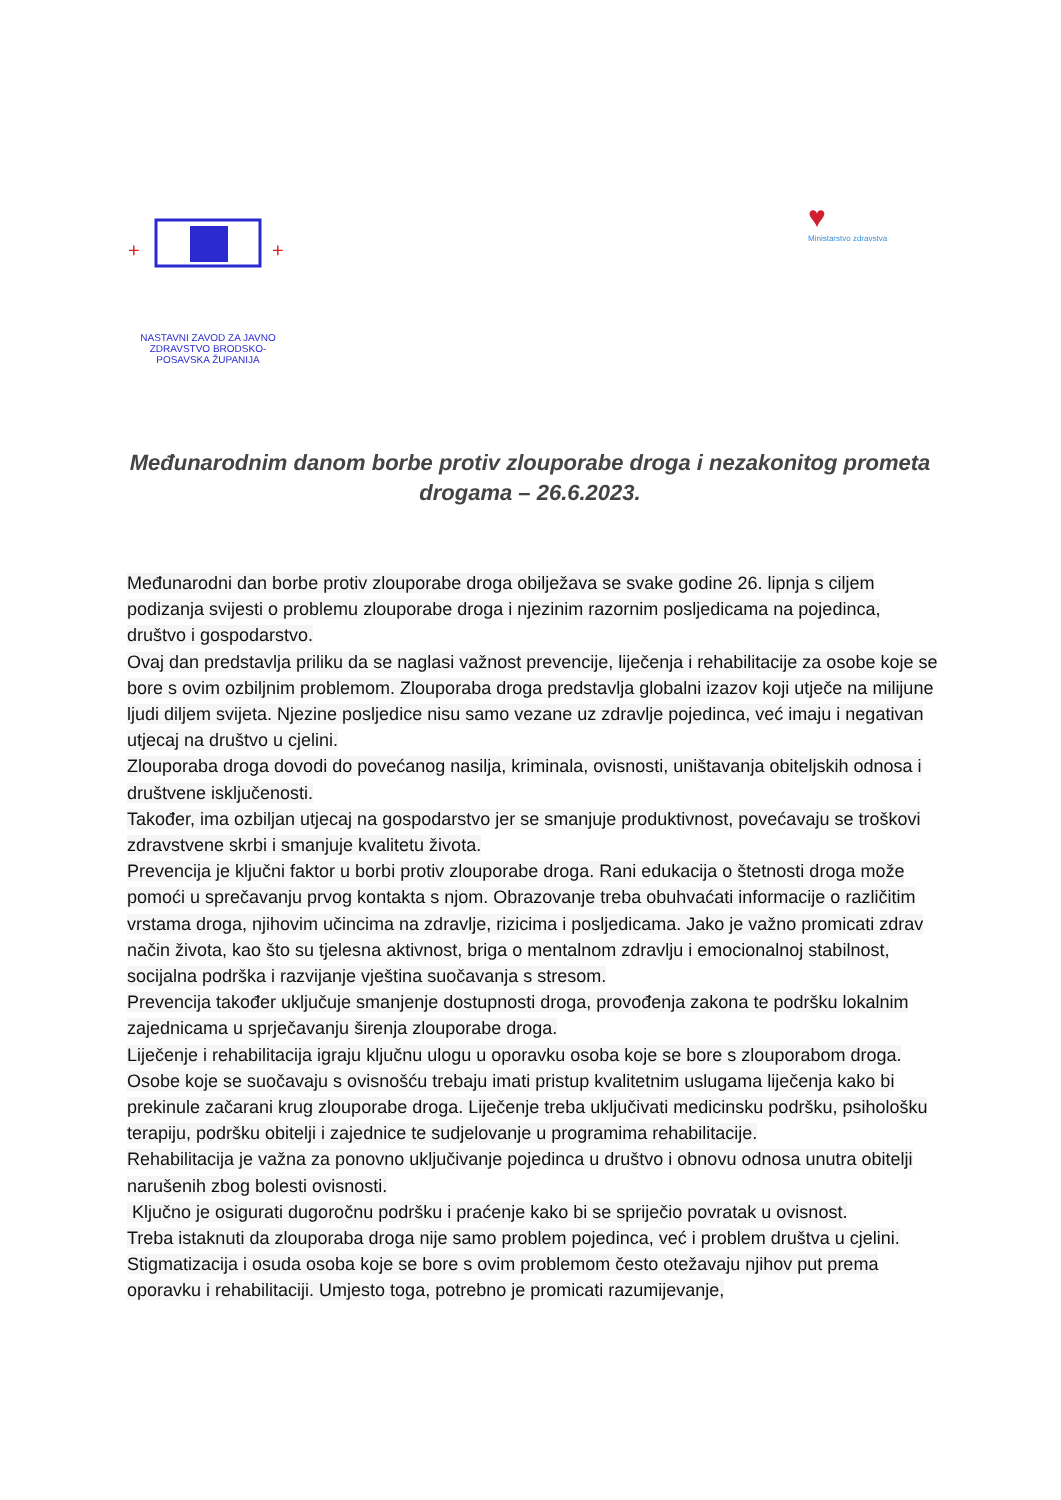+
+
NASTAVNI ZAVOD ZA JAVNO ZDRAVSTVO BRODSKO-POSAVSKA ŽUPANIJA
♥
Ministarstvo zdravstva
Međunarodnim danom borbe protiv zlouporabe droga i nezakonitog prometa drogama – 26.6.2023.
Međunarodni dan borbe protiv zlouporabe droga obilježava se svake godine 26. lipnja s ciljem podizanja svijesti o problemu zlouporabe droga i njezinim razornim posljedicama na pojedinca, društvo i gospodarstvo.
Ovaj dan predstavlja priliku da se naglasi važnost prevencije, liječenja i rehabilitacije za osobe koje se bore s ovim ozbiljnim problemom. Zlouporaba droga predstavlja globalni izazov koji utječe na milijune ljudi diljem svijeta. Njezine posljedice nisu samo vezane uz zdravlje pojedinca, već imaju i negativan utjecaj na društvo u cjelini.
Zlouporaba droga dovodi do povećanog nasilja, kriminala, ovisnosti, uništavanja obiteljskih odnosa i društvene isključenosti.
Također, ima ozbiljan utjecaj na gospodarstvo jer se smanjuje produktivnost, povećavaju se troškovi zdravstvene skrbi i smanjuje kvalitetu života.
Prevencija je ključni faktor u borbi protiv zlouporabe droga. Rani edukacija o štetnosti droga može pomoći u sprečavanju prvog kontakta s njom. Obrazovanje treba obuhvaćati informacije o različitim vrstama droga, njihovim učincima na zdravlje, rizicima i posljedicama. Jako je važno promicati zdrav način života, kao što su tjelesna aktivnost, briga o mentalnom zdravlju i emocionalnoj stabilnost, socijalna podrška i razvijanje vještina suočavanja s stresom.
Prevencija također uključuje smanjenje dostupnosti droga, provođenja zakona te podršku lokalnim zajednicama u sprječavanju širenja zlouporabe droga.
Liječenje i rehabilitacija igraju ključnu ulogu u oporavku osoba koje se bore s zlouporabom droga. Osobe koje se suočavaju s ovisnošću trebaju imati pristup kvalitetnim uslugama liječenja kako bi prekinule začarani krug zlouporabe droga. Liječenje treba uključivati medicinsku podršku, psihološku terapiju, podršku obitelji i zajednice te sudjelovanje u programima rehabilitacije.
Rehabilitacija je važna za ponovno uključivanje pojedinca u društvo i obnovu odnosa unutra obitelji narušenih zbog bolesti ovisnosti.
Ključno je osigurati dugoročnu podršku i praćenje kako bi se spriječio povratak u ovisnost.
Treba istaknuti da zlouporaba droga nije samo problem pojedinca, već i problem društva u cjelini. Stigmatizacija i osuda osoba koje se bore s ovim problemom često otežavaju njihov put prema oporavku i rehabilitaciji. Umjesto toga, potrebno je promicati razumijevanje,